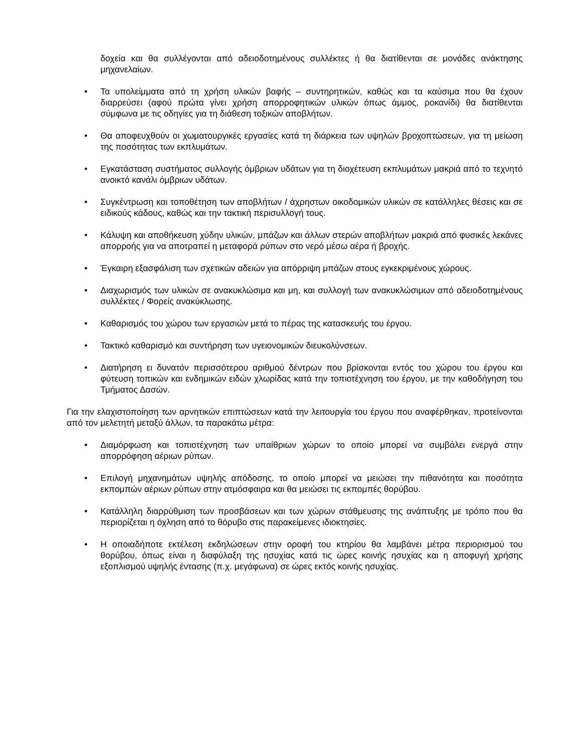δοχεία και θα συλλέγονται από αδειοδοτημένους συλλέκτες ή θα διατίθενται σε μονάδες ανάκτησης μηχανελαίων.
• Τα υπολείμματα από τη χρήση υλικών βαφής – συντηρητικών, καθώς και τα καύσιμα που θα έχουν διαρρεύσει (αφού πρώτα γίνει χρήση απορροφητικών υλικών όπως άμμος, ροκανίδι) θα διατίθενται σύμφωνα με τις οδηγίες για τη διάθεση τοξικών αποβλήτων.
• Θα αποφευχθούν οι χωματουργικές εργασίες κατά τη διάρκεια των υψηλών βροχοπτώσεων, για τη μείωση της ποσότητας των εκπλυμάτων.
• Εγκατάσταση συστήματος συλλογής όμβριων υδάτων για τη διοχέτευση εκπλυμάτων μακριά από το τεχνητό ανοικτό κανάλι όμβριων υδάτων.
• Συγκέντρωση και τοποθέτηση των αποβλήτων / άχρηστων οικοδομικών υλικών σε κατάλληλες θέσεις και σε ειδικούς κάδους, καθώς και την τακτική περισυλλογή τους.
• Κάλυψη και αποθήκευση χύδην υλικών, μπάζων και άλλων στερών αποβλήτων μακριά από φυσικές λεκάνες απορροής για να αποτραπεί η μεταφορά ρύπων στο νερό μέσω αέρα ή βροχής.
• Έγκαιρη εξασφάλιση των σχετικών αδειών για απόρριψη μπάζων στους εγκεκριμένους χώρους.
• Διαχωρισμός των υλικών σε ανακυκλώσιμα και μη, και συλλογή των ανακυκλώσιμων από αδειοδοτημένους συλλέκτες / Φορείς ανακύκλωσης.
• Καθαρισμός του χώρου των εργασιών μετά το πέρας της κατασκευής του έργου.
• Τακτικό καθαρισμό και συντήρηση των υγειονομικών διευκολύνσεων.
• Διατήρηση ει δυνατόν περισσότερου αριθμού δέντρων που βρίσκονται εντός του χώρου του έργου και φύτευση τοπικών και ενδημικών ειδών χλωρίδας κατά την τοπιοτέχνηση του έργου, με την καθοδήγηση του Τμήματος Δασών.
Για την ελαχιστοποίηση των αρνητικών επιπτώσεων κατά την λειτουργία του έργου που αναφέρθηκαν, προτείνονται από τον μελετητή μεταξύ άλλων, τα παρακάτω μέτρα:
• Διαμόρφωση και τοπιοτέχνηση των υπαίθριων χώρων το οποίο μπορεί να συμβάλει ενεργά στην απορρόφηση αέριων ρύπων.
• Επιλογή μηχανημάτων υψηλής απόδοσης, το οποίο μπορεί να μειώσει την πιθανότητα και ποσότητα εκπομπών αέριων ρύπων στην ατμόσφαιρα και θα μειώσει τις εκπομπές θορύβου.
• Κατάλληλη διαρρύθμιση των προσβάσεων και των χώρων στάθμευσης της ανάπτυξης με τρόπο που θα περιορίζεται η όχληση από το θόρυβο στις παρακείμενες ιδιοκτησίες.
• Η οποιαδήποτε εκτέλεση εκδηλώσεων στην οροφή του κτηρίου θα λαμβάνει μέτρα περιορισμού του θορύβου, όπως είναι η διαφύλαξη της ησυχίας κατά τις ώρες κοινής ησυχίας και η αποφυγή χρήσης εξοπλισμού υψηλής έντασης (π.χ. μεγάφωνα) σε ώρες εκτός κοινής ησυχίας.